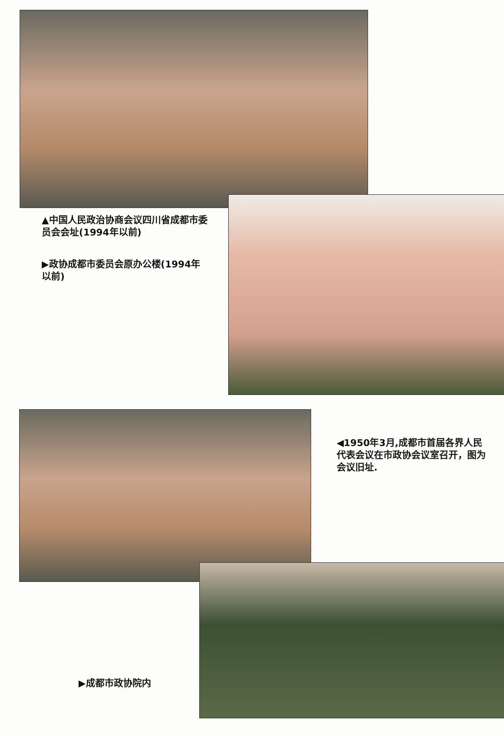▲中国人民政治协商会议四川省成都市委员会会址(1994年以前)
▶政协成都市委员会原办公楼(1994年以前)
◀1950年3月,成都市首届各界人民代表会议在市政协会议室召开，图为会议旧址.
▶成都市政协院内